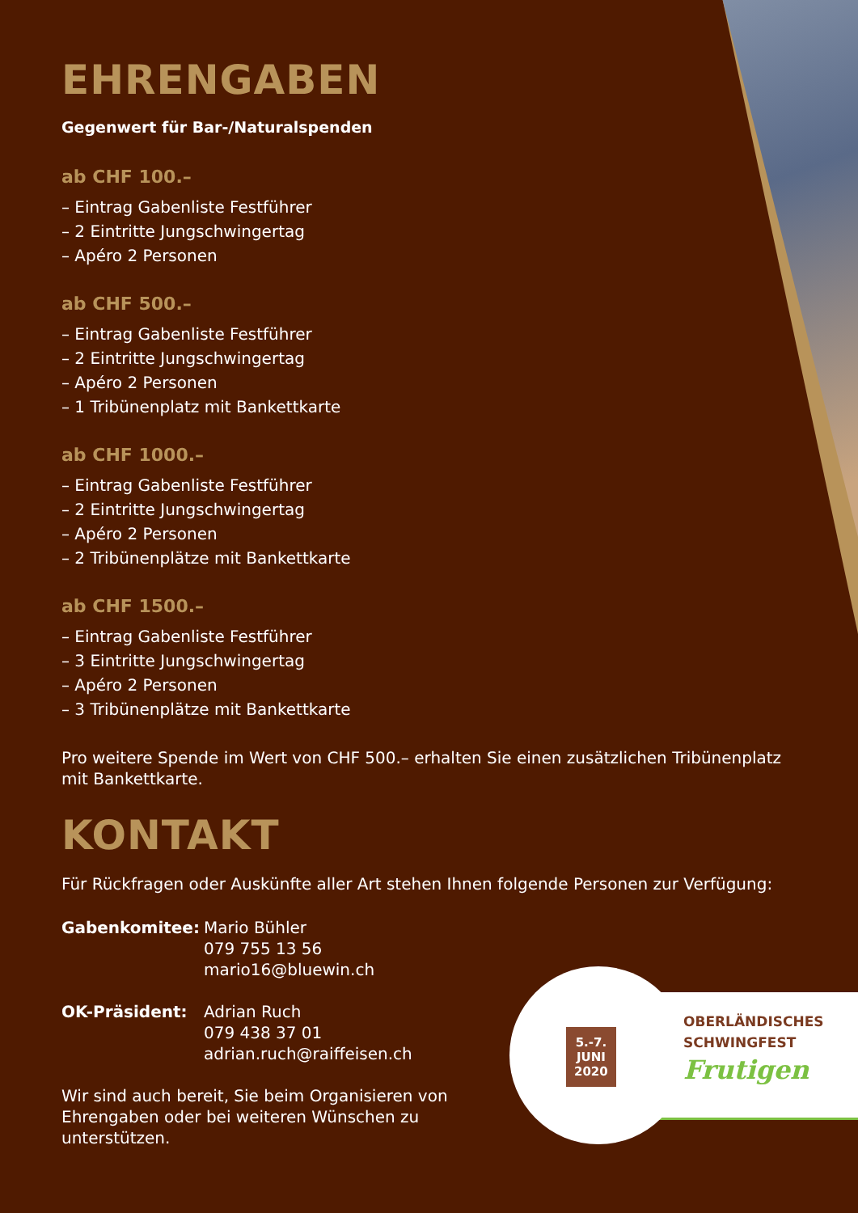EHRENGABEN
Gegenwert für Bar-/Naturalspenden
ab CHF 100.–
– Eintrag Gabenliste Festführer
– 2 Eintritte Jungschwingertag
– Apéro 2 Personen
ab CHF 500.–
– Eintrag Gabenliste Festführer
– 2 Eintritte Jungschwingertag
– Apéro 2 Personen
– 1 Tribünenplatz mit Bankettkarte
ab CHF 1000.–
– Eintrag Gabenliste Festführer
– 2 Eintritte Jungschwingertag
– Apéro 2 Personen
– 2 Tribünenplätze mit Bankettkarte
ab CHF 1500.–
– Eintrag Gabenliste Festführer
– 3 Eintritte Jungschwingertag
– Apéro 2 Personen
– 3 Tribünenplätze mit Bankettkarte
Pro weitere Spende im Wert von CHF 500.– erhalten Sie einen zusätzlichen Tribünenplatz mit Bankettkarte.
KONTAKT
Für Rückfragen oder Auskünfte aller Art stehen Ihnen folgende Personen zur Verfügung:
Gabenkomitee:
Mario Bühler
079 755 13 56
mario16@bluewin.ch
OK-Präsident:
Adrian Ruch
079 438 37 01
adrian.ruch@raiffeisen.ch
Wir sind auch bereit, Sie beim Organisieren von Ehrengaben oder bei weiteren Wünschen zu unterstützen.
5.-7.
JUNI
2020
OBERLÄNDISCHES
SCHWINGFEST
Frutigen